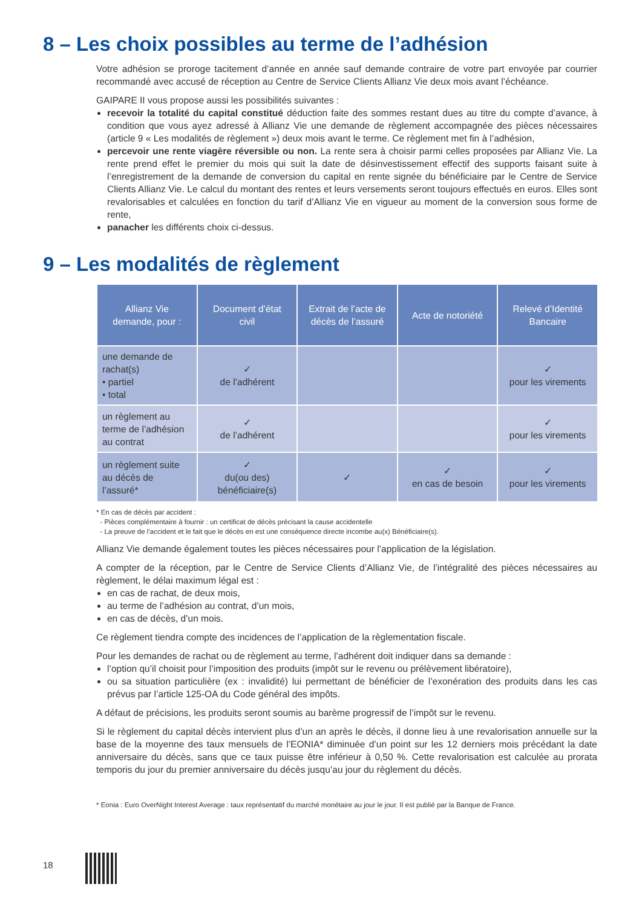8 – Les choix possibles au terme de l’adhésion
Votre adhésion se proroge tacitement d’année en année sauf demande contraire de votre part envoyée par courrier recommandé avec accusé de réception au Centre de Service Clients Allianz Vie deux mois avant l’échéance.
GAIPARE II vous propose aussi les possibilités suivantes :
recevoir la totalité du capital constitué déduction faite des sommes restant dues au titre du compte d’avance, à condition que vous ayez adressé à Allianz Vie une demande de règlement accompagnée des pièces nécessaires (article 9 « Les modalités de règlement ») deux mois avant le terme. Ce règlement met fin à l’adhésion,
percevoir une rente viagère réversible ou non. La rente sera à choisir parmi celles proposées par Allianz Vie. La rente prend effet le premier du mois qui suit la date de désinvestissement effectif des supports faisant suite à l’enregistrement de la demande de conversion du capital en rente signée du bénéficiaire par le Centre de Service Clients Allianz Vie. Le calcul du montant des rentes et leurs versements seront toujours effectués en euros. Elles sont revalorisables et calculées en fonction du tarif d’Allianz Vie en vigueur au moment de la conversion sous forme de rente,
panacher les différents choix ci-dessus.
9 – Les modalités de règlement
| Allianz Vie demande, pour : | Document d’état civil | Extrait de l’acte de décès de l’assuré | Acte de notoriété | Relevé d’Identité Bancaire |
| --- | --- | --- | --- | --- |
| une demande de rachat(s) • partiel • total | ✓ de l’adhérent | | | ✓ pour les virements |
| un règlement au terme de l’adhésion au contrat | ✓ de l’adhérent | | | ✓ pour les virements |
| un règlement suite au décès de l’assuré* | ✓ du(ou des) bénéficiaire(s) | ✓ | ✓ en cas de besoin | ✓ pour les virements |
* En cas de décès par accident :
- Pièces complémentaire à fournir : un certificat de décès précisant la cause accidentelle
- La preuve de l’accident et le fait que le décès en est une conséquence directe incombe au(x) Bénéficiaire(s).
Allianz Vie demande également toutes les pièces nécessaires pour l’application de la législation.
A compter de la réception, par le Centre de Service Clients d’Allianz Vie, de l’intégralité des pièces nécessaires au règlement, le délai maximum légal est :
en cas de rachat, de deux mois,
au terme de l’adhésion au contrat, d’un mois,
en cas de décès, d’un mois.
Ce règlement tiendra compte des incidences de l’application de la règlementation fiscale.
Pour les demandes de rachat ou de règlement au terme, l’adhérent doit indiquer dans sa demande :
l’option qu’il choisit pour l’imposition des produits (impôt sur le revenu ou prélèvement libératoire),
ou sa situation particulière (ex : invalidité) lui permettant de bénéficier de l’exonération des produits dans les cas prévus par l’article 125-OA du Code général des impôts.
A défaut de précisions, les produits seront soumis au barème progressif de l’impôt sur le revenu.
Si le règlement du capital décès intervient plus d’un an après le décès, il donne lieu à une revalorisation annuelle sur la base de la moyenne des taux mensuels de l’EONIA* diminuée d’un point sur les 12 derniers mois précédant la date anniversaire du décès, sans que ce taux puisse être inférieur à 0,50 %. Cette revalorisation est calculée au prorata temporis du jour du premier anniversaire du décès jusqu’au jour du règlement du décès.
* Eonia : Euro OverNight Interest Average : taux représentatif du marché monétaire au jour le jour. Il est publié par la Banque de France.
18